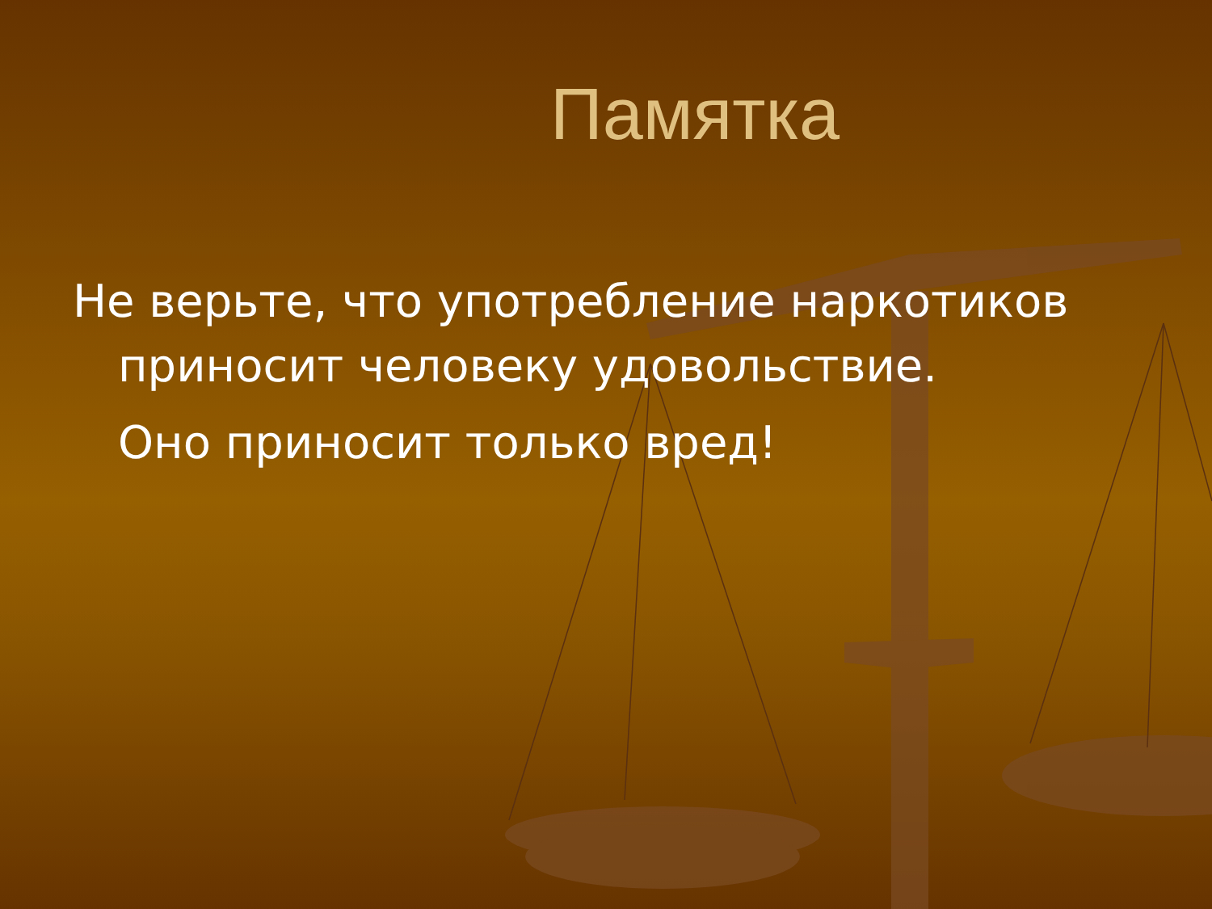Памятка
Не верьте, что употребление наркотиков
приносит человеку удовольствие.
Оно приносит только вред!